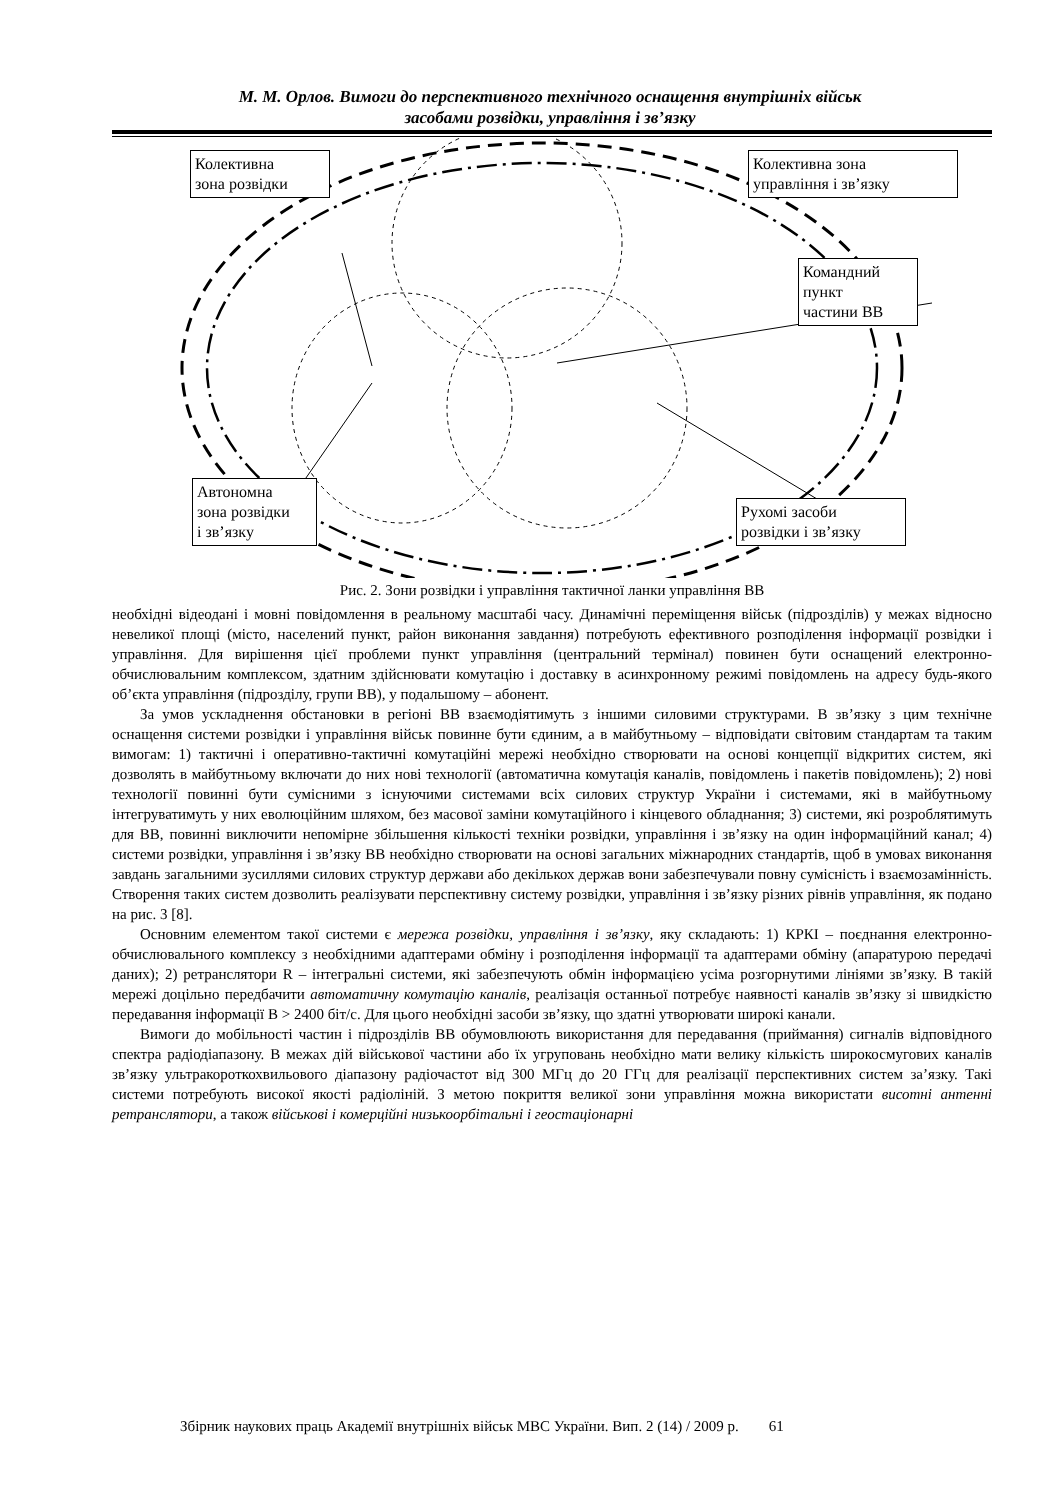М. М. Орлов. Вимоги до перспективного технічного оснащення внутрішніх військ
засобами розвідки, управління і зв’язку
Колективна
зона розвідки
Колективна зона
управління і зв’язку
Командний
пункт
частини ВВ
Автономна
зона розвідки
і зв’язку
Рухомі засоби
розвідки і зв’язку
Рис. 2. Зони розвідки і управління тактичної ланки управління ВВ
необхідні відеодані і мовні повідомлення в реальному масштабі часу. Динамічні переміщення військ (підрозділів) у межах відносно невеликої площі (місто, населений пункт, район виконання завдання) потребують ефективного розподілення інформації розвідки і управління. Для вирішення цієї проблеми пункт управління (центральний термінал) повинен бути оснащений електронно-обчислювальним комплексом, здатним здійснювати комутацію і доставку в асинхронному режимі повідомлень на адресу будь-якого об’єкта управління (підрозділу, групи ВВ), у подальшому – абонент.
За умов ускладнення обстановки в регіоні ВВ взаємодіятимуть з іншими силовими структурами. В зв’язку з цим технічне оснащення системи розвідки і управління військ повинне бути єдиним, а в майбутньому – відповідати світовим стандартам та таким вимогам: 1) тактичні і оперативно-тактичні комутаційні мережі необхідно створювати на основі концепції відкритих систем, які дозволять в майбутньому включати до них нові технології (автоматична комутація каналів, повідомлень і пакетів повідомлень); 2) нові технології повинні бути сумісними з існуючими системами всіх силових структур України і системами, які в майбутньому інтегруватимуть у них еволюційним шляхом, без масової заміни комутаційного і кінцевого обладнання; 3) системи, які розроблятимуть для ВВ, повинні виключити непомірне збільшення кількості техніки розвідки, управління і зв’язку на один інформаційний канал; 4) системи розвідки, управління і зв’язку ВВ необхідно створювати на основі загальних міжнародних стандартів, щоб в умовах виконання завдань загальними зусиллями силових структур держави або декількох держав вони забезпечували повну сумісність і взаємозамінність. Створення таких систем дозволить реалізувати перспективну систему розвідки, управління і зв’язку різних рівнів управління, як подано на рис. 3 [8].
Основним елементом такої системи є мережа розвідки, управління і зв’язку, яку складають: 1) КРКІ – поєднання електронно-обчислювального комплексу з необхідними адаптерами обміну і розподілення інформації та адаптерами обміну (апаратурою передачі даних); 2) ретранслятори R – інтегральні системи, які забезпечують обмін інформацією усіма розгорнутими лініями зв’язку. В такій мережі доцільно передбачити автоматичну комутацію каналів, реалізація останньої потребує наявності каналів зв’язку зі швидкістю передавання інформації B > 2400 біт/с. Для цього необхідні засоби зв’язку, що здатні утворювати широкі канали.
Вимоги до мобільності частин і підрозділів ВВ обумовлюють використання для передавання (приймання) сигналів відповідного спектра радіодіапазону. В межах дій військової частини або їх угруповань необхідно мати велику кількість широкосмугових каналів зв’язку ультракороткохвильового діапазону радіочастот від 300 МГц до 20 ГГц для реалізації перспективних систем за’язку. Такі системи потребують високої якості радіоліній. З метою покриття великої зони управління можна використати висотні антенні ретранслятори, а також військові і комерційні низькоорбітальні і геостаціонарні
Збірник наукових праць Академії внутрішніх військ МВС України. Вип. 2 (14) / 2009 р. 61